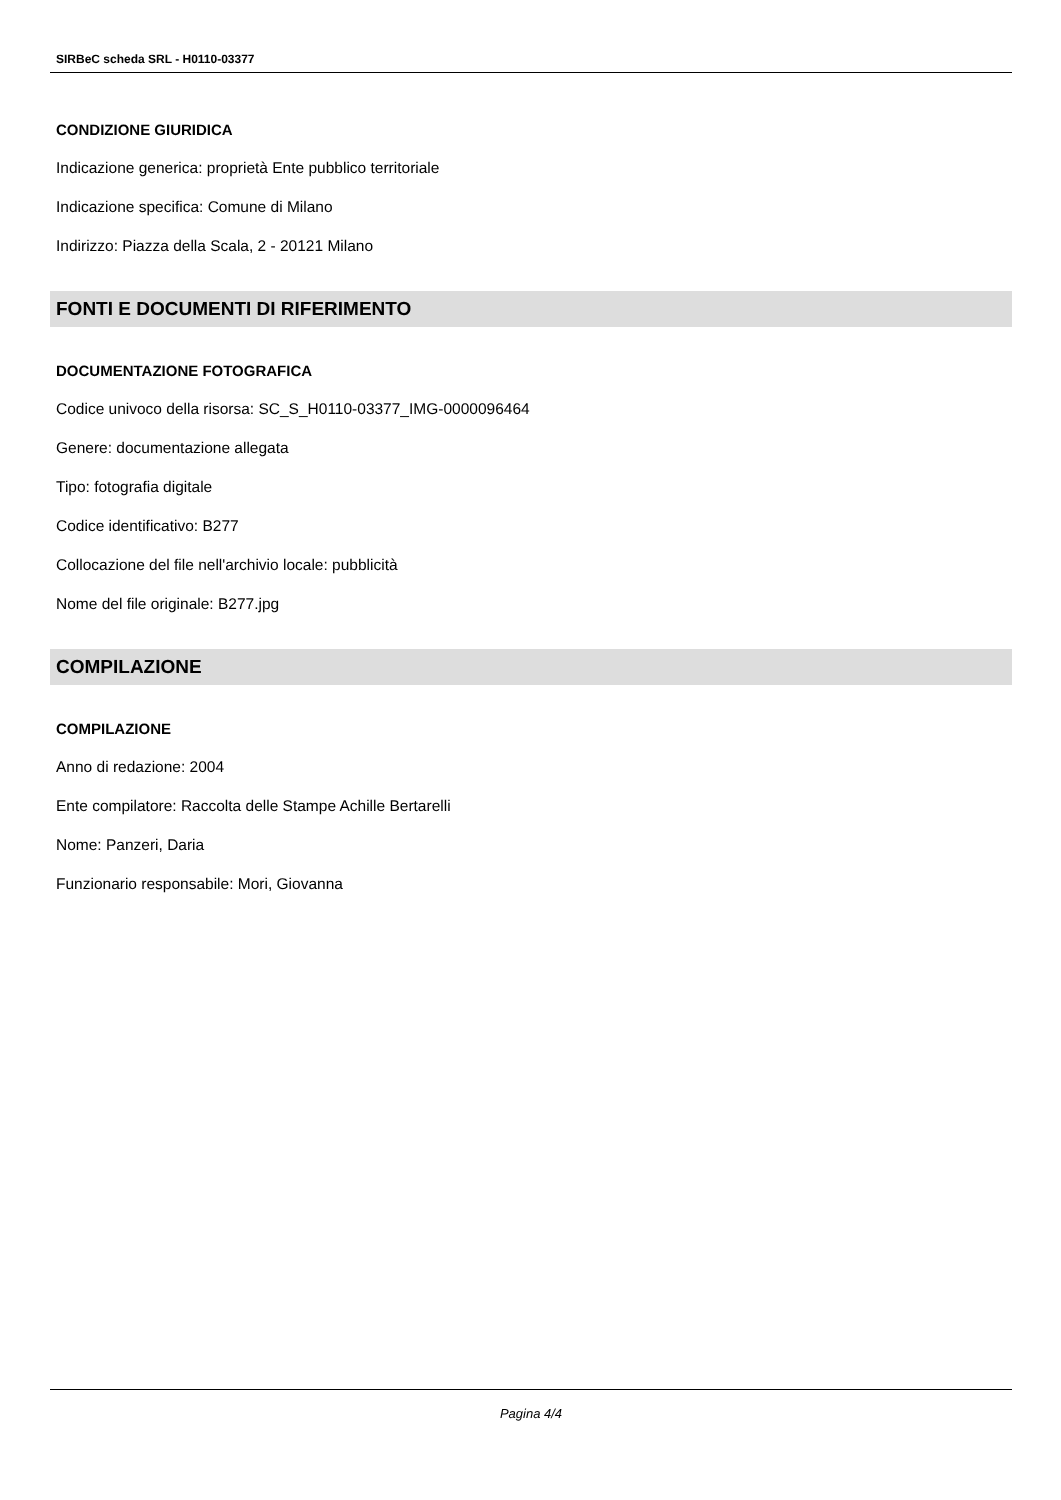SIRBeC scheda SRL - H0110-03377
CONDIZIONE GIURIDICA
Indicazione generica: proprietà Ente pubblico territoriale
Indicazione specifica: Comune di Milano
Indirizzo: Piazza della Scala, 2 - 20121 Milano
FONTI E DOCUMENTI DI RIFERIMENTO
DOCUMENTAZIONE FOTOGRAFICA
Codice univoco della risorsa: SC_S_H0110-03377_IMG-0000096464
Genere: documentazione allegata
Tipo: fotografia digitale
Codice identificativo: B277
Collocazione del file nell'archivio locale: pubblicità
Nome del file originale: B277.jpg
COMPILAZIONE
COMPILAZIONE
Anno di redazione: 2004
Ente compilatore: Raccolta delle Stampe Achille Bertarelli
Nome: Panzeri, Daria
Funzionario responsabile: Mori, Giovanna
Pagina 4/4